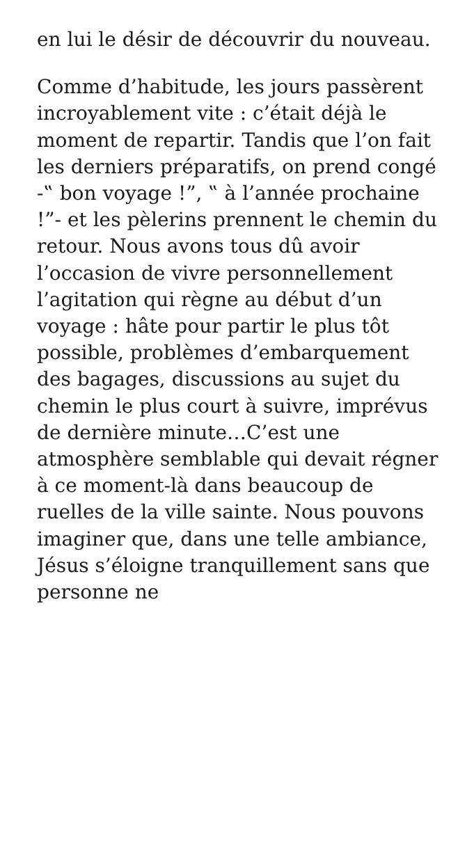en lui le désir de découvrir du nouveau.
Comme d’habitude, les jours passèrent incroyablement vite : c’était déjà le moment de repartir. Tandis que l’on fait les derniers préparatifs, on prend congé -‟ bon voyage !”, ‟ à l’année prochaine !”- et les pèlerins prennent le chemin du retour. Nous avons tous dû avoir l’occasion de vivre personnellement l’agitation qui règne au début d’un voyage : hâte pour partir le plus tôt possible, problèmes d’embarquement des bagages, discussions au sujet du chemin le plus court à suivre, imprévus de dernière minute…C’est une atmosphère semblable qui devait régner à ce moment-là dans beaucoup de ruelles de la ville sainte. Nous pouvons imaginer que, dans une telle ambiance, Jésus s’éloigne tranquillement sans que personne ne